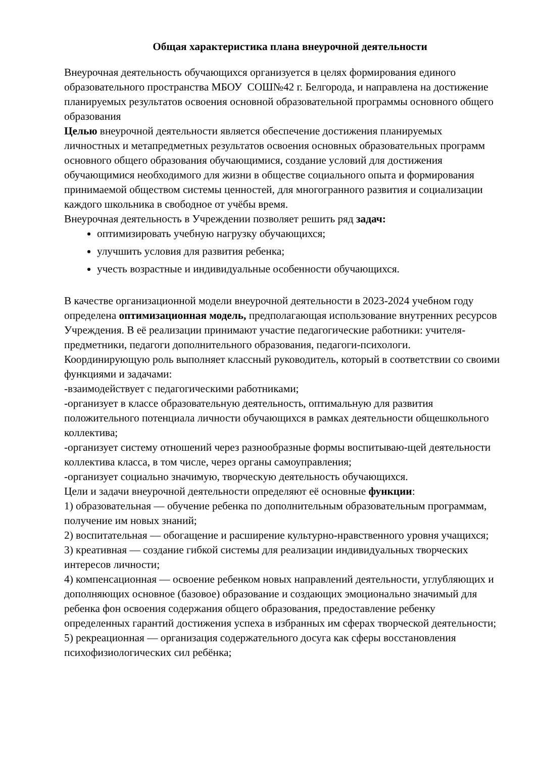Общая характеристика плана внеурочной деятельности
Внеурочная деятельность обучающихся организуется в целях формирования единого образовательного пространства МБОУ СОШ№42 г. Белгорода, и направлена на достижение планируемых результатов освоения основной образовательной программы основного общего образования
Целью внеурочной деятельности является обеспечение достижения планируемых личностных и метапредметных результатов освоения основных образовательных программ основного общего образования обучающимися, создание условий для достижения обучающимися необходимого для жизни в обществе социального опыта и формирования принимаемой обществом системы ценностей, для многогранного развития и социализации каждого школьника в свободное от учёбы время.
Внеурочная деятельность в Учреждении позволяет решить ряд задач:
оптимизировать учебную нагрузку обучающихся;
улучшить условия для развития ребенка;
учесть возрастные и индивидуальные особенности обучающихся.
В качестве организационной модели внеурочной деятельности в 2023-2024 учебном году определена оптимизационная модель, предполагающая использование внутренних ресурсов Учреждения. В её реализации принимают участие педагогические работники: учителя-предметники, педагоги дополнительного образования, педагоги-психологи.
Координирующую роль выполняет классный руководитель, который в соответствии со своими функциями и задачами:
-взаимодействует с педагогическими работниками;
-организует в классе образовательную деятельность, оптимальную для развития положительного потенциала личности обучающихся в рамках деятельности общешкольного коллектива;
-организует систему отношений через разнообразные формы воспитываю-щей деятельности коллектива класса, в том числе, через органы самоуправления;
-организует социально значимую, творческую деятельность обучающихся.
Цели и задачи внеурочной деятельности определяют её основные функции:
1) образовательная — обучение ребенка по дополнительным образовательным программам, получение им новых знаний;
2) воспитательная — обогащение и расширение культурно-нравственного уровня учащихся;
3) креативная — создание гибкой системы для реализации индивидуальных творческих интересов личности;
4) компенсационная — освоение ребенком новых направлений деятельности, углубляющих и дополняющих основное (базовое) образование и создающих эмоционально значимый для ребенка фон освоения содержания общего образования, предоставление ребенку определенных гарантий достижения успеха в избранных им сферах творческой деятельности;
5) рекреационная — организация содержательного досуга как сферы восстановления психофизиологических сил ребёнка;